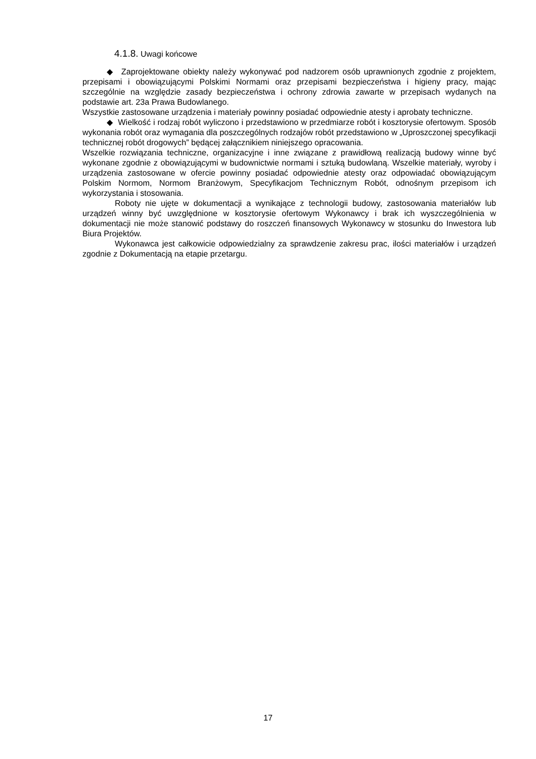4.1.8. Uwagi końcowe
◆ Zaprojektowane obiekty należy wykonywać pod nadzorem osób uprawnionych zgodnie z projektem, przepisami i obowiązującymi Polskimi Normami oraz przepisami bezpieczeństwa i higieny pracy, mając szczególnie na względzie zasady bezpieczeństwa i ochrony zdrowia zawarte w przepisach wydanych na podstawie art. 23a Prawa Budowlanego.
Wszystkie zastosowane urządzenia i materiały powinny posiadać odpowiednie atesty i aprobaty techniczne.
◆ Wielkość i rodzaj robót wyliczono i przedstawiono w przedmiarze robót i kosztorysie ofertowym. Sposób wykonania robót oraz wymagania dla poszczególnych rodzajów robót przedstawiono w „Uproszczonej specyfikacji technicznej robót drogowych” będącej załącznikiem niniejszego opracowania.
Wszelkie rozwiązania techniczne, organizacyjne i inne związane z prawidłową realizacją budowy winne być wykonane zgodnie z obowiązującymi w budownictwie normami i sztuką budowlaną. Wszelkie materiały, wyroby i urządzenia zastosowane w ofercie powinny posiadać odpowiednie atesty oraz odpowiadać obowiązującym Polskim Normom, Normom Branżowym, Specyfikacjom Technicznym Robót, odnośnym przepisom ich wykorzystania i stosowania.
Roboty nie ujęte w dokumentacji a wynikające z technologii budowy, zastosowania materiałów lub urządzeń winny być uwzględnione w kosztorysie ofertowym Wykonawcy i brak ich wyszczególnienia w dokumentacji nie może stanowić podstawy do roszczeń finansowych Wykonawcy w stosunku do Inwestora lub Biura Projektów.
Wykonawca jest całkowicie odpowiedzialny za sprawdzenie zakresu prac, ilości materiałów i urządzeń zgodnie z Dokumentacją na etapie przetargu.
17